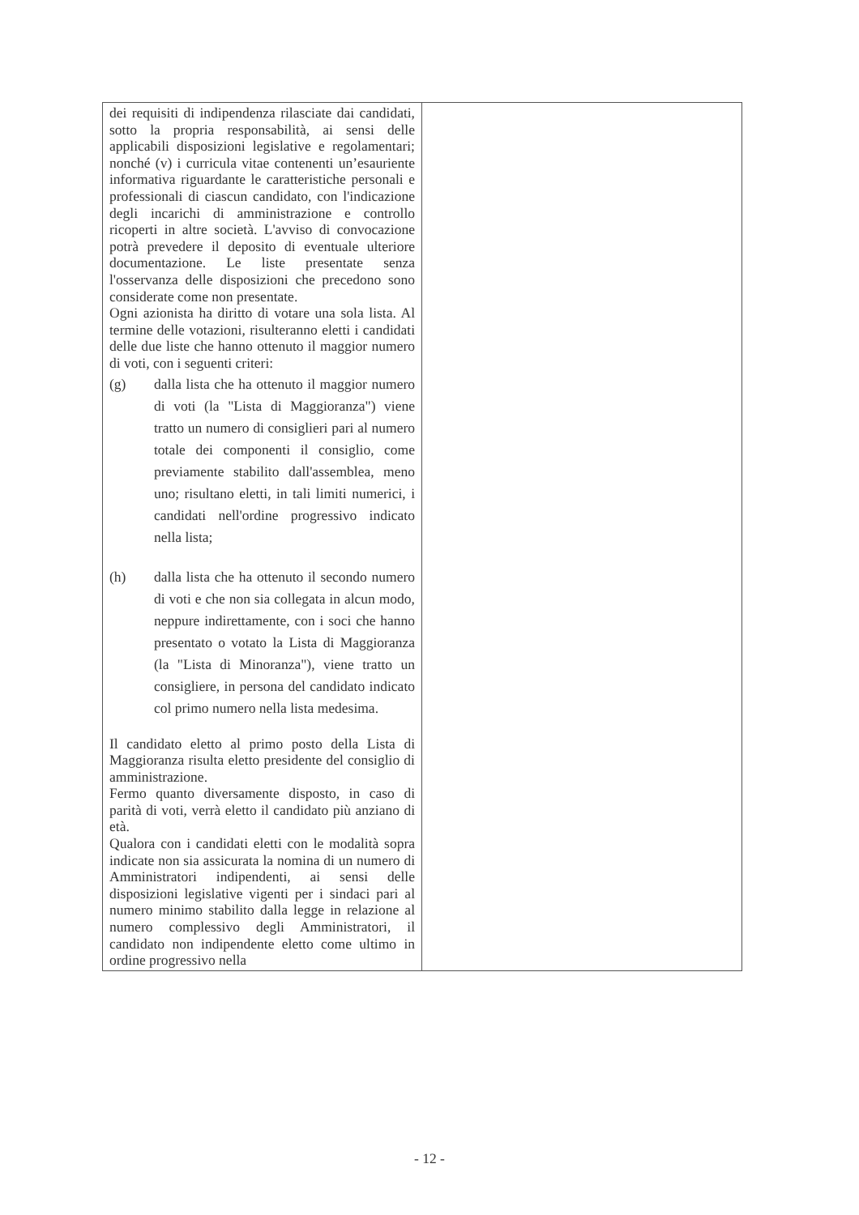| dei requisiti di indipendenza rilasciate dai candidati, sotto la propria responsabilità, ai sensi delle applicabili disposizioni legislative e regolamentari; nonché (v) i curricula vitae contenenti un’esauriente informativa riguardante le caratteristiche personali e professionali di ciascun candidato, con l'indicazione degli incarichi di amministrazione e controllo ricoperti in altre società. L'avviso di convocazione potrà prevedere il deposito di eventuale ulteriore documentazione. Le liste presentate senza l'osservanza delle disposizioni che precedono sono considerate come non presentate. Ogni azionista ha diritto di votare una sola lista. Al termine delle votazioni, risulteranno eletti i candidati delle due liste che hanno ottenuto il maggior numero di voti, con i seguenti criteri: (g) dalla lista che ha ottenuto il maggior numero di voti (la "Lista di Maggioranza") viene tratto un numero di consiglieri pari al numero totale dei componenti il consiglio, come previamente stabilito dall'assemblea, meno uno; risultano eletti, in tali limiti numerici, i candidati nell'ordine progressivo indicato nella lista; (h) dalla lista che ha ottenuto il secondo numero di voti e che non sia collegata in alcun modo, neppure indirettamente, con i soci che hanno presentato o votato la Lista di Maggioranza (la "Lista di Minoranza"), viene tratto un consigliere, in persona del candidato indicato col primo numero nella lista medesima. Il candidato eletto al primo posto della Lista di Maggioranza risulta eletto presidente del consiglio di amministrazione. Fermo quanto diversamente disposto, in caso di parità di voti, verrà eletto il candidato più anziano di età. Qualora con i candidati eletti con le modalità sopra indicate non sia assicurata la nomina di un numero di Amministratori indipendenti, ai sensi delle disposizioni legislative vigenti per i sindaci pari al numero minimo stabilito dalla legge in relazione al numero complessivo degli Amministratori, il candidato non indipendente eletto come ultimo in ordine progressivo nella | |
- 12 -